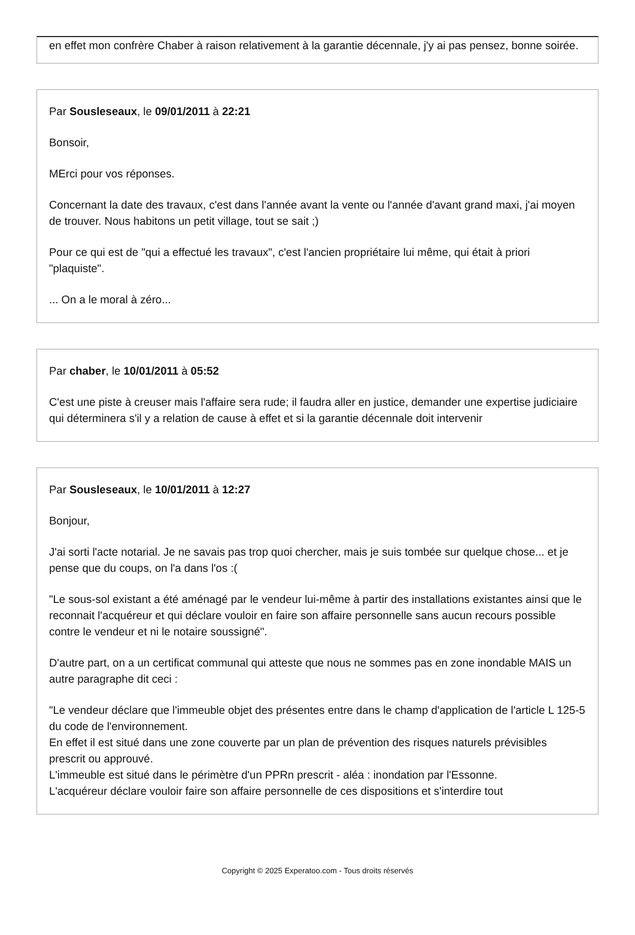en effet mon confrère Chaber à raison relativement à la garantie décennale, j'y ai pas pensez, bonne soirée.
Par Sousleseaux, le 09/01/2011 à 22:21
Bonsoir,
MErci pour vos réponses.
Concernant la date des travaux, c'est dans l'année avant la vente ou l'année d'avant grand maxi, j'ai moyen de trouver. Nous habitons un petit village, tout se sait ;)
Pour ce qui est de "qui a effectué les travaux", c'est l'ancien propriétaire lui même, qui était à priori "plaquiste".
... On a le moral à zéro...
Par chaber, le 10/01/2011 à 05:52
C'est une piste à creuser mais l'affaire sera rude; il faudra aller en justice, demander une expertise judiciaire qui déterminera s'il y a relation de cause à effet et si la garantie décennale doit intervenir
Par Sousleseaux, le 10/01/2011 à 12:27
Bonjour,
J'ai sorti l'acte notarial. Je ne savais pas trop quoi chercher, mais je suis tombée sur quelque chose... et je pense que du coups, on l'a dans l'os :(
"Le sous-sol existant a été aménagé par le vendeur lui-même à partir des installations existantes ainsi que le reconnait l'acquéreur et qui déclare vouloir en faire son affaire personnelle sans aucun recours possible contre le vendeur et ni le notaire soussigné".
D'autre part, on a un certificat communal qui atteste que nous ne sommes pas en zone inondable MAIS un autre paragraphe dit ceci :
"Le vendeur déclare que l'immeuble objet des présentes entre dans le champ d'application de l'article L 125-5 du code de l'environnement.
En effet il est situé dans une zone couverte par un plan de prévention des risques naturels prévisibles prescrit ou approuvé.
L'immeuble est situé dans le périmètre d'un PPRn prescrit - aléa : inondation par l'Essonne.
L'acquéreur déclare vouloir faire son affaire personnelle de ces dispositions et s'interdire tout
Copyright © 2025 Experatoo.com - Tous droits réservés